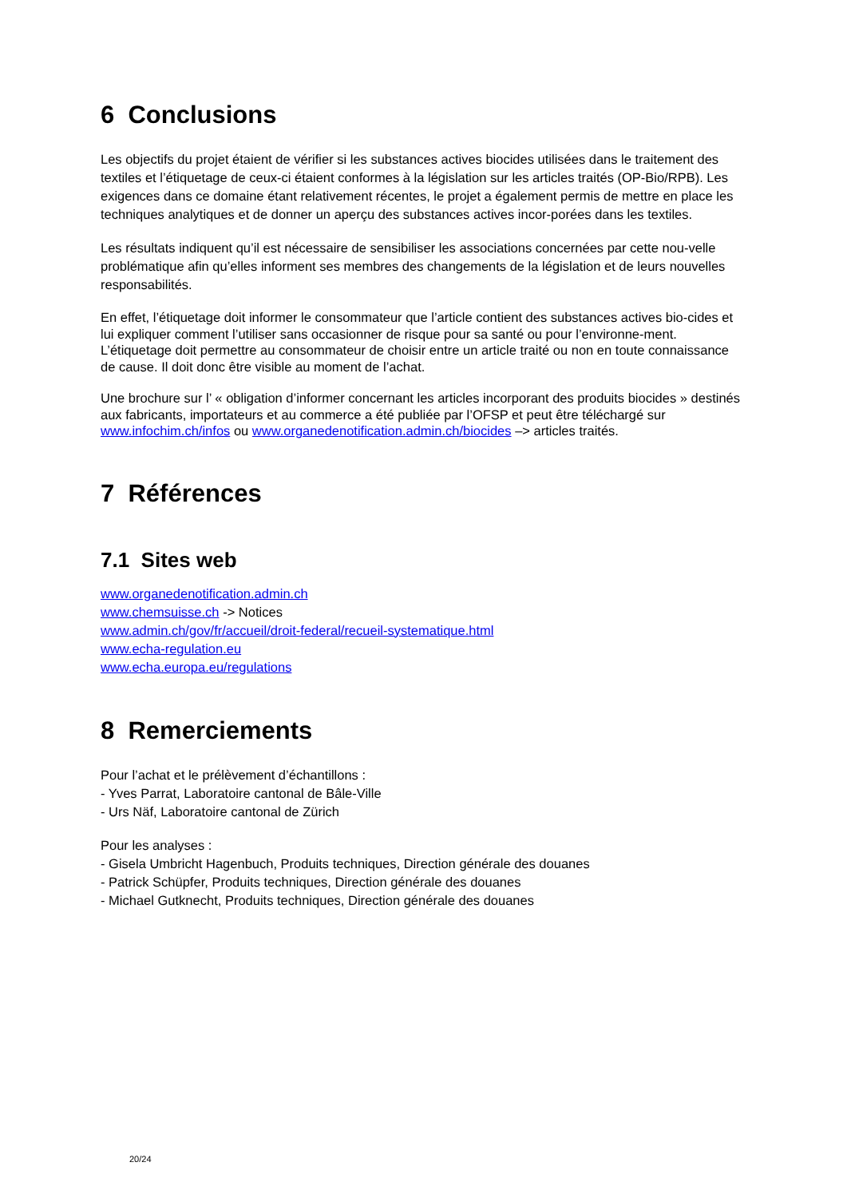6 Conclusions
Les objectifs du projet étaient de vérifier si les substances actives biocides utilisées dans le traitement des textiles et l’étiquetage de ceux-ci étaient conformes à la législation sur les articles traités (OP-Bio/RPB). Les exigences dans ce domaine étant relativement récentes, le projet a également permis de mettre en place les techniques analytiques et de donner un aperçu des substances actives incor-porées dans les textiles.
Les résultats indiquent qu’il est nécessaire de sensibiliser les associations concernées par cette nou-velle problématique afin qu’elles informent ses membres des changements de la législation et de leurs nouvelles responsabilités.
En effet, l’étiquetage doit informer le consommateur que l’article contient des substances actives bio-cides et lui expliquer comment l’utiliser sans occasionner de risque pour sa santé ou pour l’environne-ment. L’étiquetage doit permettre au consommateur de choisir entre un article traité ou non en toute connaissance de cause. Il doit donc être visible au moment de l’achat.
Une brochure sur l’ « obligation d’informer concernant les articles incorporant des produits biocides » destinés aux fabricants, importateurs et au commerce a été publiée par l’OFSP et peut être téléchargé sur www.infochim.ch/infos ou www.organedenotification.admin.ch/biocides –> articles traités.
7 Références
7.1 Sites web
www.organedenotification.admin.ch
www.chemsuisse.ch -> Notices
www.admin.ch/gov/fr/accueil/droit-federal/recueil-systematique.html
www.echa-regulation.eu
www.echa.europa.eu/regulations
8 Remerciements
Pour l’achat et le prélèvement d’échantillons :
- Yves Parrat, Laboratoire cantonal de Bâle-Ville
- Urs Näf, Laboratoire cantonal de Zürich
Pour les analyses :
- Gisela Umbricht Hagenbuch, Produits techniques, Direction générale des douanes
- Patrick Schüpfer, Produits techniques, Direction générale des douanes
- Michael Gutknecht, Produits techniques, Direction générale des douanes
20/24